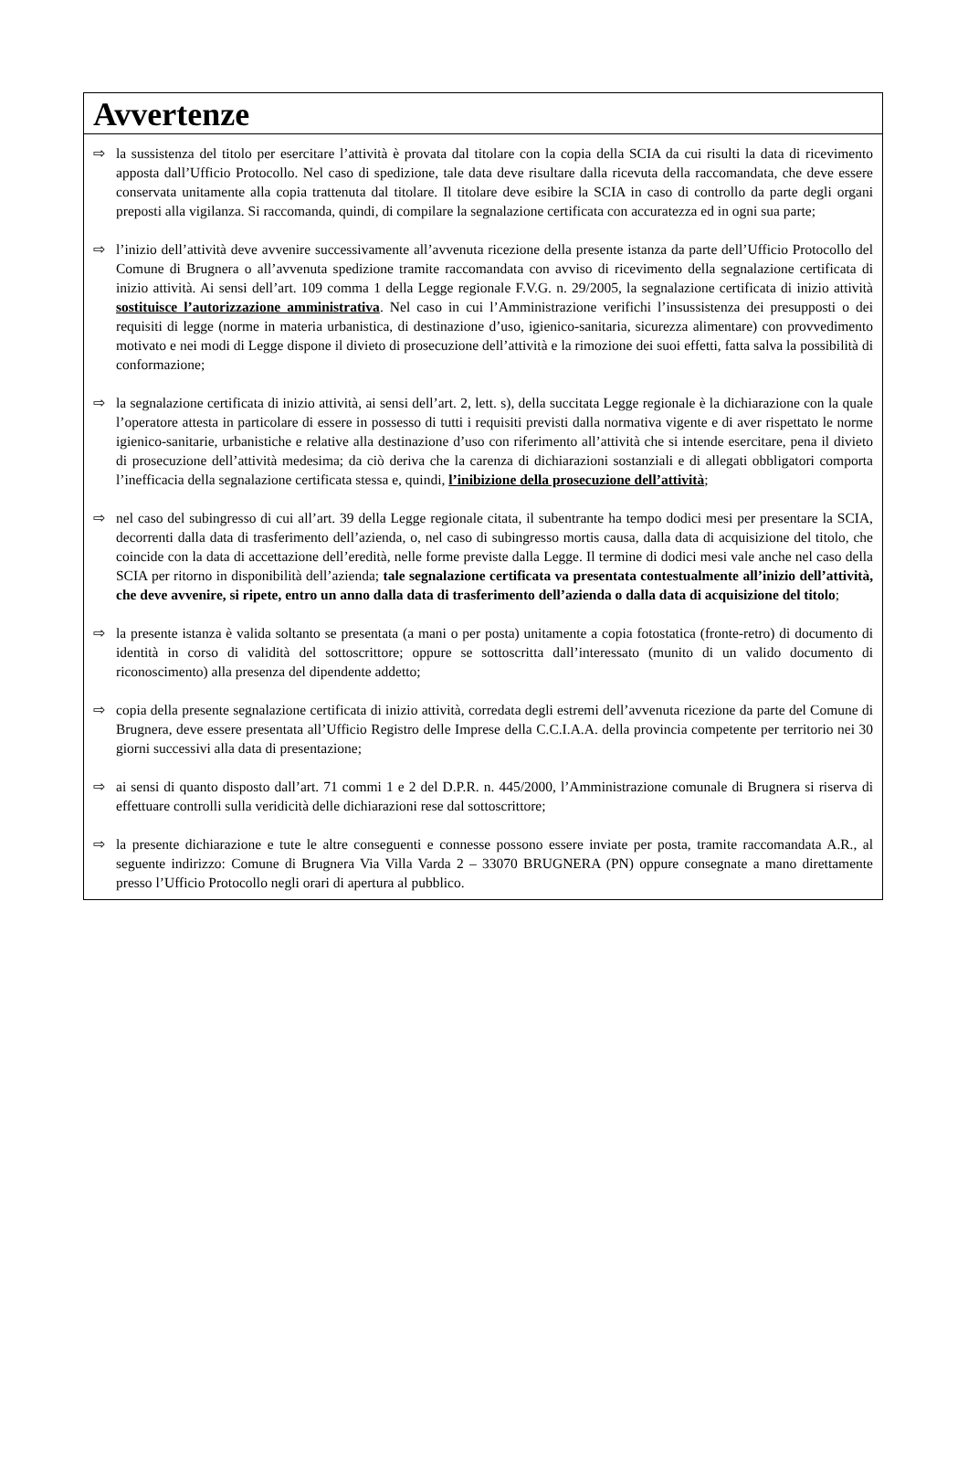Avvertenze
⇨ la sussistenza del titolo per esercitare l’attività è provata dal titolare con la copia della SCIA da cui risulti la data di ricevimento apposta dall’Ufficio Protocollo. Nel caso di spedizione, tale data deve risultare dalla ricevuta della raccomandata, che deve essere conservata unitamente alla copia trattenuta dal titolare. Il titolare deve esibire la SCIA in caso di controllo da parte degli organi preposti alla vigilanza. Si raccomanda, quindi, di compilare la segnalazione certificata con accuratezza ed in ogni sua parte;
⇨ l’inizio dell’attività deve avvenire successivamente all’avvenuta ricezione della presente istanza da parte dell’Ufficio Protocollo del Comune di Brugnera o all’avvenuta spedizione tramite raccomandata con avviso di ricevimento della segnalazione certificata di inizio attività. Ai sensi dell’art. 109 comma 1 della Legge regionale F.V.G. n. 29/2005, la segnalazione certificata di inizio attività sostituisce l’autorizzazione amministrativa. Nel caso in cui l’Amministrazione verifichi l’insussistenza dei presupposti o dei requisiti di legge (norme in materia urbanistica, di destinazione d’uso, igienico-sanitaria, sicurezza alimentare) con provvedimento motivato e nei modi di Legge dispone il divieto di prosecuzione dell’attività e la rimozione dei suoi effetti, fatta salva la possibilità di conformazione;
⇨ la segnalazione certificata di inizio attività, ai sensi dell’art. 2, lett. s), della succitata Legge regionale è la dichiarazione con la quale l’operatore attesta in particolare di essere in possesso di tutti i requisiti previsti dalla normativa vigente e di aver rispettato le norme igienico-sanitarie, urbanistiche e relative alla destinazione d’uso con riferimento all’attività che si intende esercitare, pena il divieto di prosecuzione dell’attività medesima; da ciò deriva che la carenza di dichiarazioni sostanziali e di allegati obbligatori comporta l’inefficacia della segnalazione certificata stessa e, quindi, l’inibizione della prosecuzione dell’attività;
⇨ nel caso del subingresso di cui all’art. 39 della Legge regionale citata, il subentrante ha tempo dodici mesi per presentare la SCIA, decorrenti dalla data di trasferimento dell’azienda, o, nel caso di subingresso mortis causa, dalla data di acquisizione del titolo, che coincide con la data di accettazione dell’eredità, nelle forme previste dalla Legge. Il termine di dodici mesi vale anche nel caso della SCIA per ritorno in disponibilità dell’azienda; tale segnalazione certificata va presentata contestualmente all’inizio dell’attività, che deve avvenire, si ripete, entro un anno dalla data di trasferimento dell’azienda o dalla data di acquisizione del titolo;
⇨ la presente istanza è valida soltanto se presentata (a mani o per posta) unitamente a copia fotostatica (fronte-retro) di documento di identità in corso di validità del sottoscrittore; oppure se sottoscritta dall’interessato (munito di un valido documento di riconoscimento) alla presenza del dipendente addetto;
⇨ copia della presente segnalazione certificata di inizio attività, corredata degli estremi dell’avvenuta ricezione da parte del Comune di Brugnera, deve essere presentata all’Ufficio Registro delle Imprese della C.C.I.A.A. della provincia competente per territorio nei 30 giorni successivi alla data di presentazione;
⇨ ai sensi di quanto disposto dall’art. 71 commi 1 e 2 del D.P.R. n. 445/2000, l’Amministrazione comunale di Brugnera si riserva di effettuare controlli sulla veridicità delle dichiarazioni rese dal sottoscrittore;
⇨ la presente dichiarazione e tute le altre conseguenti e connesse possono essere inviate per posta, tramite raccomandata A.R., al seguente indirizzo: Comune di Brugnera Via Villa Varda 2 – 33070 BRUGNERA (PN) oppure consegnate a mano direttamente presso l’Ufficio Protocollo negli orari di apertura al pubblico.